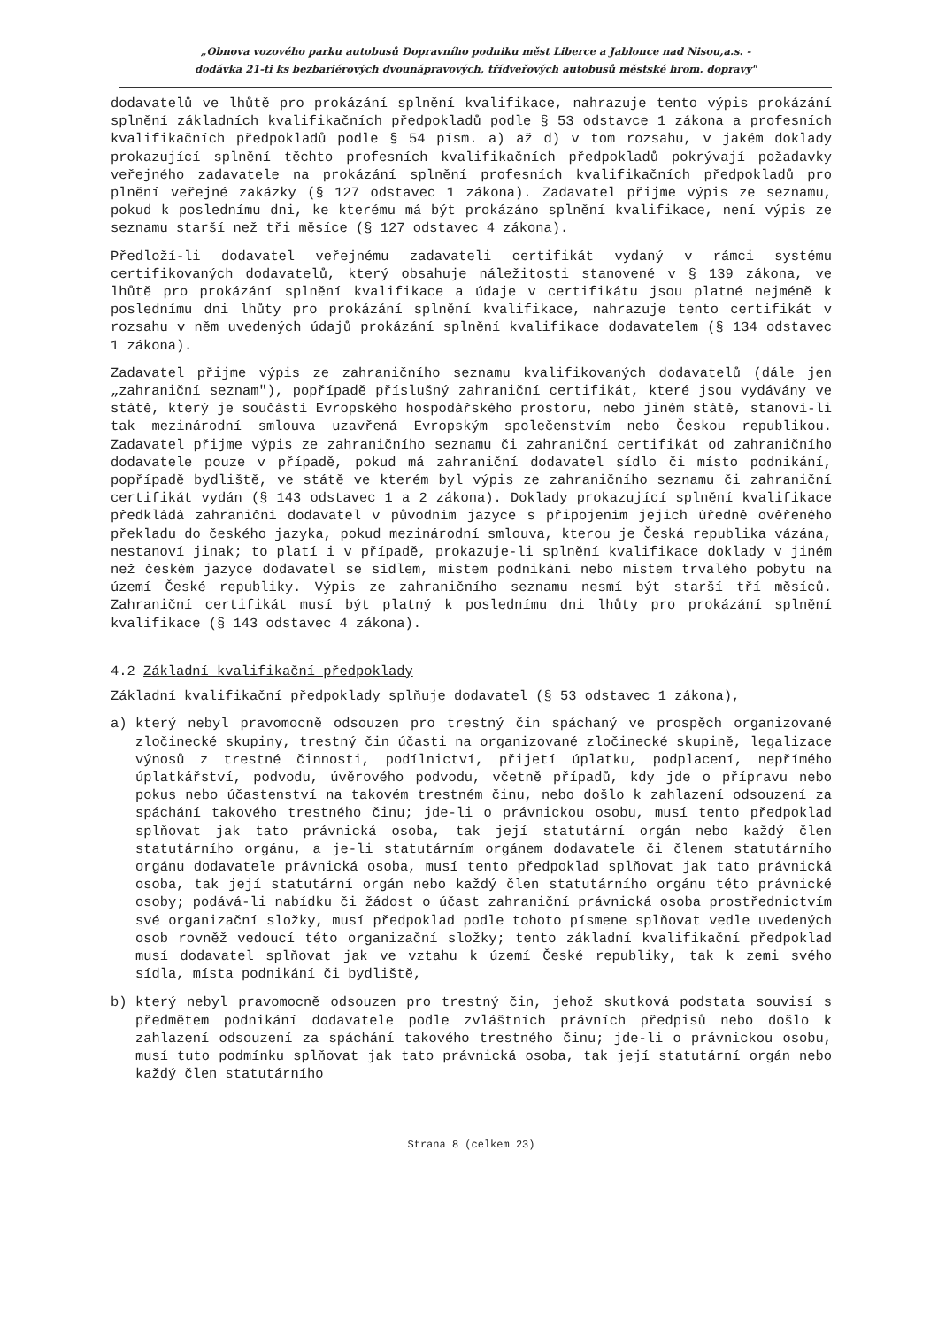„Obnova vozového parku autobusů Dopravního podniku měst Liberce a Jablonce nad Nisou,a.s. -
dodávka 21-ti ks bezbariérových dvounápravových, třídveřových autobusů městské hrom. dopravy"
dodavatelů ve lhůtě pro prokázání splnění kvalifikace, nahrazuje tento výpis prokázání splnění základních kvalifikačních předpokladů podle § 53 odstavce 1 zákona a profesních kvalifikačních předpokladů podle § 54 písm. a) až d) v tom rozsahu, v jakém doklady prokazující splnění těchto profesních kvalifikačních předpokladů pokrývají požadavky veřejného zadavatele na prokázání splnění profesních kvalifikačních předpokladů pro plnění veřejné zakázky (§ 127 odstavec 1 zákona). Zadavatel přijme výpis ze seznamu, pokud k poslednímu dni, ke kterému má být prokázáno splnění kvalifikace, není výpis ze seznamu starší než tři měsíce (§ 127 odstavec 4 zákona).
Předloží-li dodavatel veřejnému zadavateli certifikát vydaný v rámci systému certifikovaných dodavatelů, který obsahuje náležitosti stanovené v § 139 zákona, ve lhůtě pro prokázání splnění kvalifikace a údaje v certifikátu jsou platné nejméně k poslednímu dni lhůty pro prokázání splnění kvalifikace, nahrazuje tento certifikát v rozsahu v něm uvedených údajů prokázání splnění kvalifikace dodavatelem (§ 134 odstavec 1 zákona).
Zadavatel přijme výpis ze zahraničního seznamu kvalifikovaných dodavatelů (dále jen „zahraniční seznam"), popřípadě příslušný zahraniční certifikát, které jsou vydávány ve státě, který je součástí Evropského hospodářského prostoru, nebo jiném státě, stanoví-li tak mezinárodní smlouva uzavřená Evropským společenstvím nebo Českou republikou. Zadavatel přijme výpis ze zahraničního seznamu či zahraniční certifikát od zahraničního dodavatele pouze v případě, pokud má zahraniční dodavatel sídlo či místo podnikání, popřípadě bydliště, ve státě ve kterém byl výpis ze zahraničního seznamu či zahraniční certifikát vydán (§ 143 odstavec 1 a 2 zákona). Doklady prokazující splnění kvalifikace předkládá zahraniční dodavatel v původním jazyce s připojením jejich úředně ověřeného překladu do českého jazyka, pokud mezinárodní smlouva, kterou je Česká republika vázána, nestanoví jinak; to platí i v případě, prokazuje-li splnění kvalifikace doklady v jiném než českém jazyce dodavatel se sídlem, místem podnikání nebo místem trvalého pobytu na území České republiky. Výpis ze zahraničního seznamu nesmí být starší tří měsíců. Zahraniční certifikát musí být platný k poslednímu dni lhůty pro prokázání splnění kvalifikace (§ 143 odstavec 4 zákona).
4.2 Základní kvalifikační předpoklady
Základní kvalifikační předpoklady splňuje dodavatel (§ 53 odstavec 1 zákona),
a) který nebyl pravomocně odsouzen pro trestný čin spáchaný ve prospěch organizované zločinecké skupiny, trestný čin účasti na organizované zločinecké skupině, legalizace výnosů z trestné činnosti, podílnictví, přijetí úplatku, podplacení, nepřímého úplatkářství, podvodu, úvěrového podvodu, včetně případů, kdy jde o přípravu nebo pokus nebo účastenství na takovém trestném činu, nebo došlo k zahlazení odsouzení za spáchání takového trestného činu; jde-li o právnickou osobu, musí tento předpoklad splňovat jak tato právnická osoba, tak její statutární orgán nebo každý člen statutárního orgánu, a je-li statutárním orgánem dodavatele či členem statutárního orgánu dodavatele právnická osoba, musí tento předpoklad splňovat jak tato právnická osoba, tak její statutární orgán nebo každý člen statutárního orgánu této právnické osoby; podává-li nabídku či žádost o účast zahraniční právnická osoba prostřednictvím své organizační složky, musí předpoklad podle tohoto písmene splňovat vedle uvedených osob rovněž vedoucí této organizační složky; tento základní kvalifikační předpoklad musí dodavatel splňovat jak ve vztahu k území České republiky, tak k zemi svého sídla, místa podnikání či bydliště,
b) který nebyl pravomocně odsouzen pro trestný čin, jehož skutková podstata souvisí s předmětem podnikání dodavatele podle zvláštních právních předpisů nebo došlo k zahlazení odsouzení za spáchání takového trestného činu; jde-li o právnickou osobu, musí tuto podmínku splňovat jak tato právnická osoba, tak její statutární orgán nebo každý člen statutárního
Strana 8 (celkem 23)